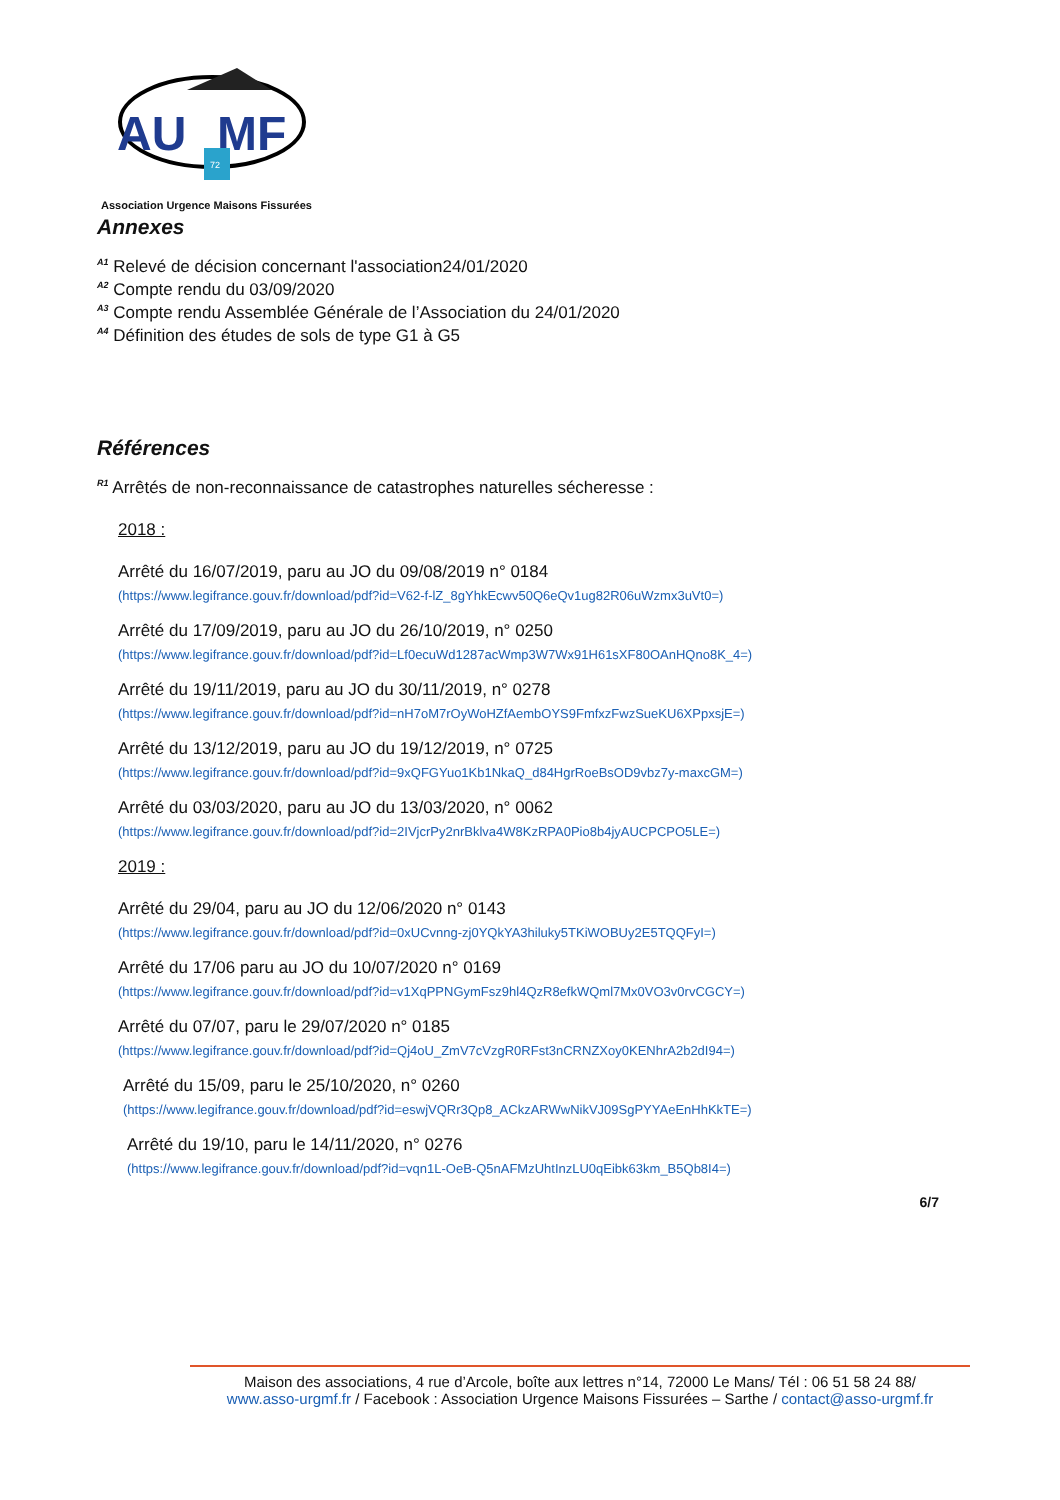AU
MF
72
Association Urgence Maisons Fissurées
Annexes
<sup>A1</sup> Relevé de décision concernant l'association24/01/2020
<sup>A2</sup> Compte rendu du 03/09/2020
<sup>A3</sup> Compte rendu Assemblée Générale de l’Association du 24/01/2020
<sup>A4</sup> Définition des études de sols de type G1 à G5
Références
<sup>R1</sup> Arrêtés de non-reconnaissance de catastrophes naturelles sécheresse :
2018 :
Arrêté du 16/07/2019, paru au JO du 09/08/2019 n° 0184
(https://www.legifrance.gouv.fr/download/pdf?id=V62-f-lZ_8gYhkEcwv50Q6eQv1ug82R06uWzmx3uVt0=)
Arrêté du 17/09/2019, paru au JO du 26/10/2019, n° 0250
(https://www.legifrance.gouv.fr/download/pdf?id=Lf0ecuWd1287acWmp3W7Wx91H61sXF80OAnHQno8K_4=)
Arrêté du 19/11/2019, paru au JO du 30/11/2019, n° 0278
(https://www.legifrance.gouv.fr/download/pdf?id=nH7oM7rOyWoHZfAembOYS9FmfxzFwzSueKU6XPpxsjE=)
Arrêté du 13/12/2019, paru au JO du 19/12/2019, n° 0725
(https://www.legifrance.gouv.fr/download/pdf?id=9xQFGYuo1Kb1NkaQ_d84HgrRoeBsOD9vbz7y-maxcGM=)
Arrêté du 03/03/2020, paru au JO du 13/03/2020, n° 0062
(https://www.legifrance.gouv.fr/download/pdf?id=2IVjcrPy2nrBklva4W8KzRPA0Pio8b4jyAUCPCPO5LE=)
2019 :
Arrêté du 29/04, paru au JO du 12/06/2020 n° 0143
(https://www.legifrance.gouv.fr/download/pdf?id=0xUCvnng-zj0YQkYA3hiluky5TKiWOBUy2E5TQQFyI=)
Arrêté du 17/06 paru au JO du 10/07/2020 n° 0169
(https://www.legifrance.gouv.fr/download/pdf?id=v1XqPPNGymFsz9hl4QzR8efkWQml7Mx0VO3v0rvCGCY=)
Arrêté du 07/07, paru le 29/07/2020 n° 0185
(https://www.legifrance.gouv.fr/download/pdf?id=Qj4oU_ZmV7cVzgR0RFst3nCRNZXoy0KENhrA2b2dI94=)
Arrêté du 15/09, paru le 25/10/2020, n° 0260
(https://www.legifrance.gouv.fr/download/pdf?id=eswjVQRr3Qp8_ACkzARWwNikVJ09SgPYYAeEnHhKkTE=)
Arrêté du 19/10, paru le 14/11/2020, n° 0276
(https://www.legifrance.gouv.fr/download/pdf?id=vqn1L-OeB-Q5nAFMzUhtInzLU0qEibk63km_B5Qb8I4=)
6/7
Maison des associations, 4 rue d’Arcole, boîte aux lettres n°14, 72000 Le Mans/ Tél : 06 51 58 24 88/
www.asso-urgmf.fr / Facebook : Association Urgence Maisons Fissurées – Sarthe / contact@asso-urgmf.fr